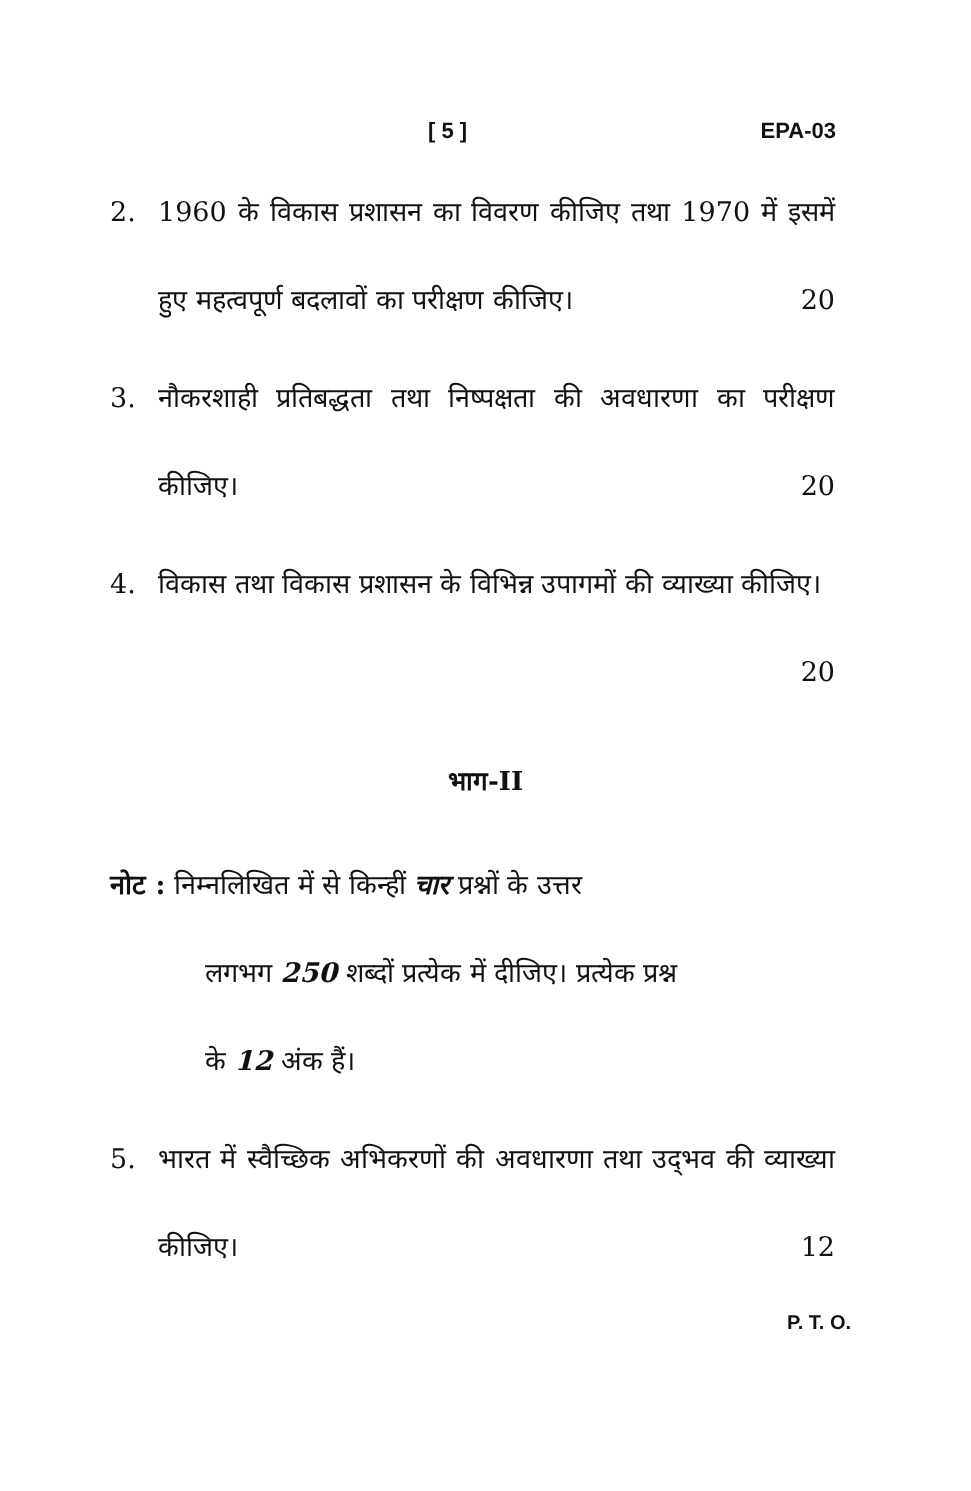[ 5 ] EPA-03
2. 1960 के विकास प्रशासन का विवरण कीजिए तथा 1970 में इसमें हुए महत्वपूर्ण बदलावों का परीक्षण कीजिए। 20
3. नौकरशाही प्रतिबद्धता तथा निष्पक्षता की अवधारणा का परीक्षण कीजिए। 20
4. विकास तथा विकास प्रशासन के विभिन्न उपागमों की व्याख्या कीजिए। 20
भाग-II
नोट : निम्नलिखित में से किन्हीं चार प्रश्नों के उत्तर
लगभग 250 शब्दों प्रत्येक में दीजिए। प्रत्येक प्रश्न
के 12 अंक हैं।
5. भारत में स्वैच्छिक अभिकरणों की अवधारणा तथा उद्‌भव की व्याख्या कीजिए। 12
P. T. O.